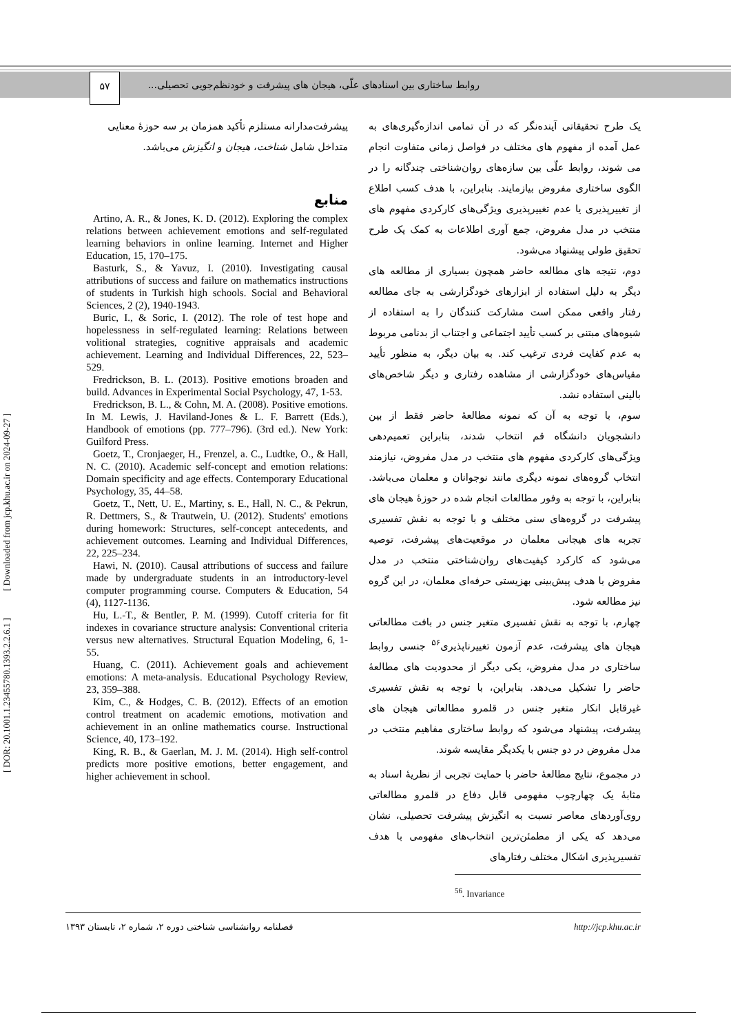۵۷
روابط ساختاری بین اسنادهای علّی، هیجان های پیشرفت و خودنظم‌جویی تحصیلی...
[ DOR: 20.1001.1.23455780.1393.2.2.6.1 ] [ Downloaded from jcp.khu.ac.ir on 2024-09-27 ]
یک طرح تحقیقاتی آینده‌نگر که در آن تمامی اندازه‌گیری‌های به عمل آمده از مفهوم های مختلف در فواصل زمانی متفاوت انجام می شوند، روابط علّی بین سازه‌های روان‌شناختی چندگانه را در الگوی ساختاری مفروض بیازمایند. بنابراین، با هدف کسب اطلاع از تغییرپذیری یا عدم تغییرپذیری ویژگی‌های کارکردی مفهوم های منتخب در مدل مفروض، جمع آوری اطلاعات به کمک یک طرح تحقیق طولی پیشنهاد می‌شود.
دوم، نتیجه های مطالعه حاضر همچون بسیاری از مطالعه های دیگر به دلیل استفاده از ابزارهای خودگزارشی به جای مطالعه رفتار واقعی ممکن است مشارکت کنندگان را به استفاده از شیوه‌های مبتنی بر کسب تأیید اجتماعی و اجتناب از بدنامی مربوط به عدم کفایت فردی ترغیب کند. به بیان دیگر، به منظور تأیید مقیاس‌های خودگزارشی از مشاهده رفتاری و دیگر شاخص‌های بالینی استفاده نشد.
سوم، با توجه به آن که نمونه مطالعهٔ حاضر فقط از بین دانشجویان دانشگاه قم انتخاب شدند، بنابراین تعمیم‌دهی ویژگی‌های کارکردی مفهوم های منتخب در مدل مفروض، نیازمند انتخاب گروه‌های نمونه دیگری مانند نوجوانان و معلمان می‌باشد. بنابراین، با توجه به وفور مطالعات انجام شده در حوزهٔ هیجان های پیشرفت در گروه‌های سنی مختلف و با توجه به نقش تفسیری تجربه های هیجانی معلمان در موقعیت‌های پیشرفت، توصیه می‌شود که کارکرد کیفیت‌های روان‌شناختی منتخب در مدل مفروض با هدف پیش‌بینی بهزیستی حرفه‌ای معلمان، در این گروه نیز مطالعه شود.
چهارم، با توجه به نقش تفسیری متغیر جنس در بافت مطالعاتی هیجان های پیشرفت، عدم آزمون تغییرناپذیری<sup>۵۶</sup> جنسی روابط ساختاری در مدل مفروض، یکی دیگر از محدودیت های مطالعهٔ حاضر را تشکیل می‌دهد. بنابراین، با توجه به نقش تفسیری غیرقابل انکار متغیر جنس در قلمرو مطالعاتی هیجان های پیشرفت، پیشنهاد می‌شود که روابط ساختاری مفاهیم منتخب در مدل مفروض در دو جنس با یکدیگر مقایسه شوند.
در مجموع، نتایج مطالعهٔ حاضر با حمایت تجربی از نظریهٔ اسناد به مثابهٔ یک چهارچوب مفهومی قابل دفاع در قلمرو مطالعاتی روی‌آوردهای معاصر نسبت به انگیزش پیشرفت تحصیلی، نشان می‌دهد که یکی از مطمئن‌ترین انتخاب‌های مفهومی با هدف تفسیرپذیری اشکال مختلف رفتارهای
<sup>56</sup>. Invariance
پیشرفت‌مدارانه مستلزم تأکید همزمان بر سه حوزهٔ معنایی متداخل شامل شناخت، هیجان و انگیزش می‌باشد.
منابع
Artino, A. R., & Jones, K. D. (2012). Exploring the complex relations between achievement emotions and self-regulated learning behaviors in online learning. Internet and Higher Education, 15, 170–175.
Basturk, S., & Yavuz, I. (2010). Investigating causal attributions of success and failure on mathematics instructions of students in Turkish high schools. Social and Behavioral Sciences, 2 (2), 1940-1943.
Buric, I., & Soric, I. (2012). The role of test hope and hopelessness in self-regulated learning: Relations between volitional strategies, cognitive appraisals and academic achievement. Learning and Individual Differences, 22, 523–529.
Fredrickson, B. L. (2013). Positive emotions broaden and build. Advances in Experimental Social Psychology, 47, 1-53.
Fredrickson, B. L., & Cohn, M. A. (2008). Positive emotions. In M. Lewis, J. Haviland-Jones & L. F. Barrett (Eds.), Handbook of emotions (pp. 777–796). (3rd ed.). New York: Guilford Press.
Goetz, T., Cronjaeger, H., Frenzel, a. C., Ludtke, O., & Hall, N. C. (2010). Academic self-concept and emotion relations: Domain specificity and age effects. Contemporary Educational Psychology, 35, 44–58.
Goetz, T., Nett, U. E., Martiny, s. E., Hall, N. C., & Pekrun, R. Dettmers, S., & Trautwein, U. (2012). Students' emotions during homework: Structures, self-concept antecedents, and achievement outcomes. Learning and Individual Differences, 22, 225–234.
Hawi, N. (2010). Causal attributions of success and failure made by undergraduate students in an introductory-level computer programming course. Computers & Education, 54 (4), 1127-1136.
Hu, L.-T., & Bentler, P. M. (1999). Cutoff criteria for fit indexes in covariance structure analysis: Conventional criteria versus new alternatives. Structural Equation Modeling, 6, 1-55.
Huang, C. (2011). Achievement goals and achievement emotions: A meta-analysis. Educational Psychology Review, 23, 359–388.
Kim, C., & Hodges, C. B. (2012). Effects of an emotion control treatment on academic emotions, motivation and achievement in an online mathematics course. Instructional Science, 40, 173–192.
King, R. B., & Gaerlan, M. J. M. (2014). High self-control predicts more positive emotions, better engagement, and higher achievement in school.
فصلنامه روانشناسی شناختی دوره ۲، شماره ۲، تابستان ۱۳۹۳ http://jcp.khu.ac.ir